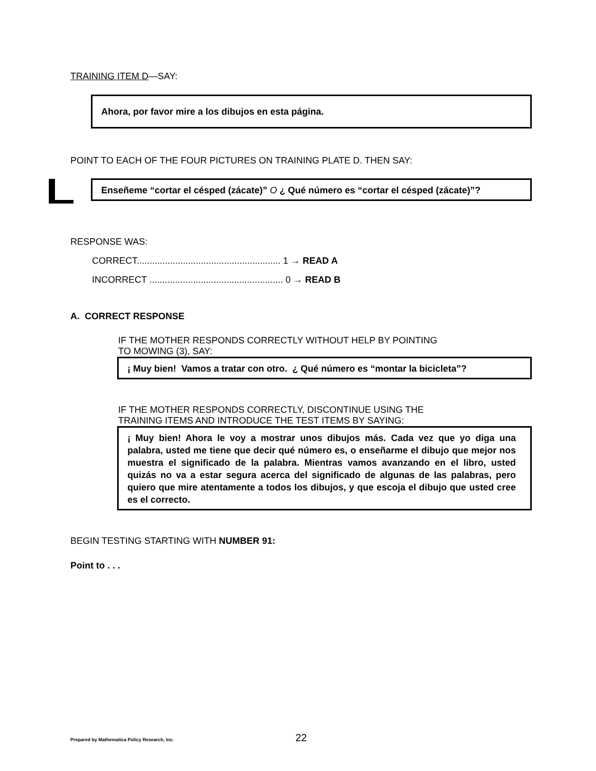TRAINING ITEM D—SAY:
Ahora, por favor mire a los dibujos en esta página.
POINT TO EACH OF THE FOUR PICTURES ON TRAINING PLATE D. THEN SAY:
Enseñeme “cortar el césped (zácate)” O ¿ Qué número es “cortar el césped (zácate)”?
RESPONSE WAS:
CORRECT........................................................ 1 → READ A
INCORRECT .................................................... 0 → READ B
A. CORRECT RESPONSE
IF THE MOTHER RESPONDS CORRECTLY WITHOUT HELP BY POINTING
TO MOWING (3), SAY:
¡ Muy bien! Vamos a tratar con otro. ¿ Qué número es “montar la bicicleta”?
IF THE MOTHER RESPONDS CORRECTLY, DISCONTINUE USING THE
TRAINING ITEMS AND INTRODUCE THE TEST ITEMS BY SAYING:
¡ Muy bien! Ahora le voy a mostrar unos dibujos más. Cada vez que yo diga una palabra, usted me tiene que decir qué número es, o enseñarme el dibujo que mejor nos muestra el significado de la palabra. Mientras vamos avanzando en el libro, usted quizás no va a estar segura acerca del significado de algunas de las palabras, pero quiero que mire atentamente a todos los dibujos, y que escoja el dibujo que usted cree es el correcto.
BEGIN TESTING STARTING WITH NUMBER 91:
Point to . . .
Prepared by Mathematica Policy Research, Inc. 22